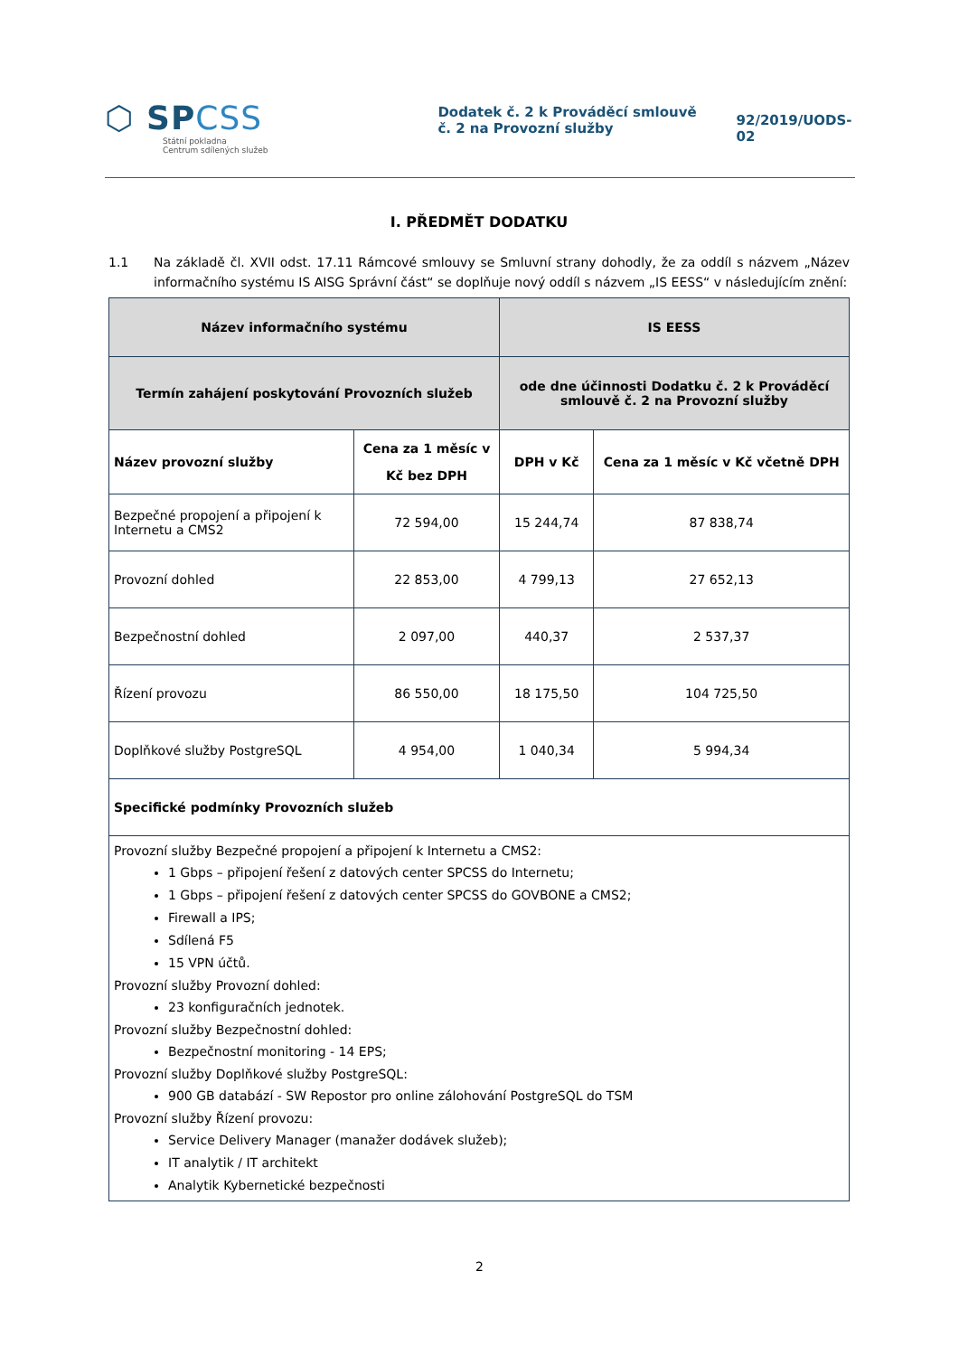⬡ SPCSS
Státní pokladna
Centrum sdílených služeb
Dodatek č. 2 k Prováděcí smlouvě č. 2 na Provozní služby
92/2019/UODS-02
I. PŘEDMĚT DODATKU
1.1 Na základě čl. XVII odst. 17.11 Rámcové smlouvy se Smluvní strany dohodly, že za oddíl s názvem „Název informačního systému IS AISG Správní část“ se doplňuje nový oddíl s názvem „IS EESS“ v následujícím znění:
| Název informačního systému | | IS EESS | |
| --- | --- | --- | --- |
| Termín zahájení poskytování Provozních služeb | | ode dne účinnosti Dodatku č. 2 k Prováděcí smlouvě č. 2 na Provozní služby | |
| Název provozní služby | Cena za 1 měsíc v Kč bez DPH | DPH v Kč | Cena za 1 měsíc v Kč včetně DPH |
| Bezpečné propojení a připojení k Internetu a CMS2 | 72 594,00 | 15 244,74 | 87 838,74 |
| Provozní dohled | 22 853,00 | 4 799,13 | 27 652,13 |
| Bezpečnostní dohled | 2 097,00 | 440,37 | 2 537,37 |
| Řízení provozu | 86 550,00 | 18 175,50 | 104 725,50 |
| Doplňkové služby PostgreSQL | 4 954,00 | 1 040,34 | 5 994,34 |
| Specifické podmínky Provozních služeb | | | |
| Provozní služby Bezpečné propojení a připojení k Internetu a CMS2: 1 Gbps – připojení řešení z datových center SPCSS do Internetu; 1 Gbps – připojení řešení z datových center SPCSS do GOVBONE a CMS2; Firewall a IPS; Sdílená F5 15 VPN účtů. Provozní služby Provozní dohled: 23 konfiguračních jednotek. Provozní služby Bezpečnostní dohled: Bezpečnostní monitoring - 14 EPS; Provozní služby Doplňkové služby PostgreSQL: 900 GB databází - SW Repostor pro online zálohování PostgreSQL do TSM Provozní služby Řízení provozu: Service Delivery Manager (manažer dodávek služeb); IT analytik / IT architekt Analytik Kybernetické bezpečnosti | | | |
2